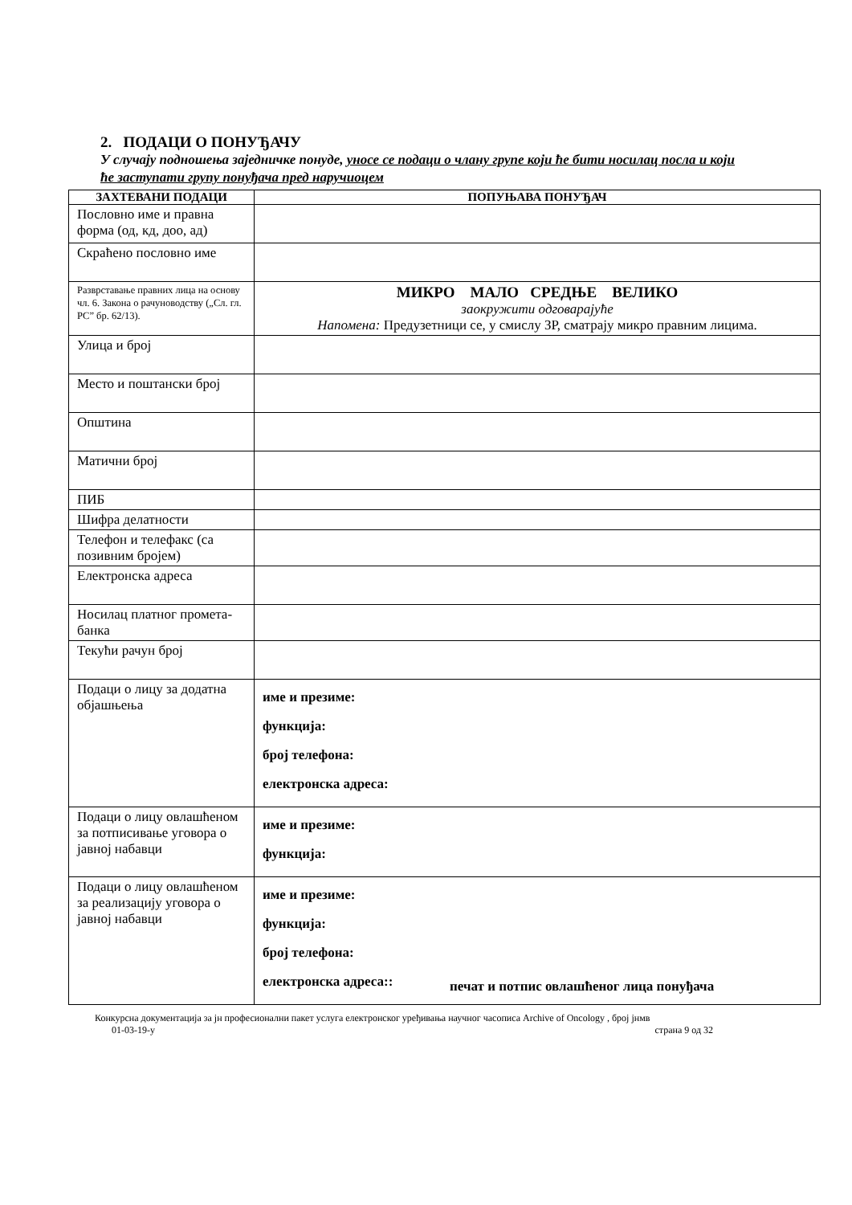2. ПОДАЦИ О ПОНУЂАЧУ
У случају подношења заједничке понуде, уносе се подаци о члану групе који ће бити носилац посла и који ће заступати групу понуђача пред наручиоцем
| ЗАХТЕВАНИ ПОДАЦИ | ПОПУЊАВА ПОНУЂАЧ |
| --- | --- |
| Пословно име и правна форма (од, кд, доо, ад) | |
| Скраћено пословно име | |
| Разврставање правних лица на основу чл. 6. Закона о рачуноводству („Сл. гл. РС” бр. 62/13). | МИКРО МАЛО СРЕДЊЕ ВЕЛИКО заокружити одговарајуће Напомена: Предузетници се, у смислу ЗР, сматрају микро правним лицима. |
| Улица и број | |
| Место и поштански број | |
| Општина | |
| Матични број | |
| ПИБ | |
| Шифра делатности | |
| Телефон и телефакс (са позивним бројем) | |
| Електронска адреса | |
| Носилац платног промета-банка | |
| Текући рачун број | |
| Подаци о лицу за додатна објашњења | име и презиме: функција: број телефона: електронска адреса: |
| Подаци о лицу овлашћеном за потписивање уговора о јавној набавци | име и презиме: функција: |
| Подаци о лицу овлашћеном за реализацију уговора о јавној набавци | име и презиме: функција: број телефона: електронска адреса:: |
печат и потпис овлашћеног лица понуђача
Конкурсна документација за јн професионални пакет услуга електронског уређивања научног часописа Archive of Oncology , број јнмв
01-03-19-у страна 9 од 32